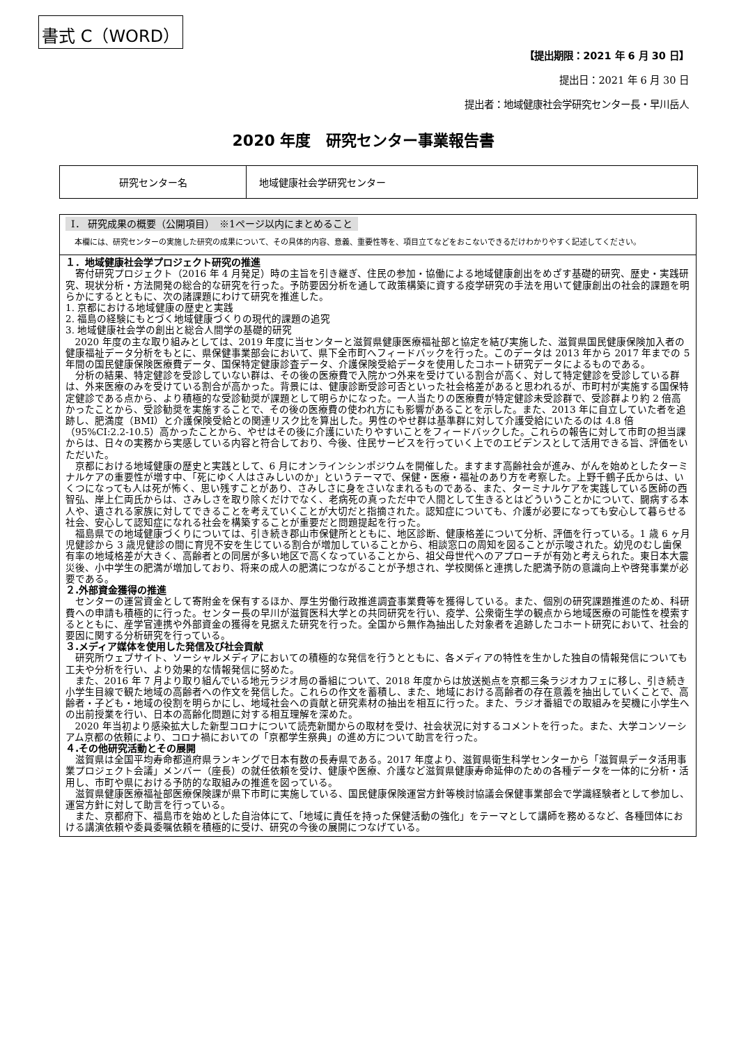書式 C（WORD）
【提出期限：2021 年 6 月 30 日】
提出日：2021 年 6 月 30 日
提出者：地域健康社会学研究センター長・早川岳人
2020 年度　研究センター事業報告書
| 研究センター名 | 地域健康社会学研究センター |
Ⅰ． 研究成果の概要（公開項目）　※1ページ以内にまとめること
　本欄には、研究センターの実施した研究の成果について、その具体的内容、意義、重要性等を、項目立てなどをおこないできるだけわかりやすく記述してください。
１．地域健康社会学プロジェクト研究の推進
寄付研究プロジェクト（2016 年 4 月発足）時の主旨を引き継ぎ、住民の参加・協働による地域健康創出をめざす基礎的研究、歴史・実践研究、現状分析・方法開発の総合的な研究を行った。予防要因分析を通して政策構築に資する疫学研究の手法を用いて健康創出の社会的課題を明らかにするとともに、次の諸課題にわけて研究を推進した。
1. 京都における地域健康の歴史と実践
2. 福島の経験にもとづく地域健康づくりの現代的課題の追究
3. 地域健康社会学の創出と総合人間学の基礎的研究
2020 年度の主な取り組みとしては、2019 年度に当センターと滋賀県健康医療福祉部と協定を結び実施した、滋賀県国民健康保険加入者の健康福祉データ分析をもとに、県保健事業部会において、県下全市町へフィードバックを行った。このデータは 2013 年から 2017 年までの 5 年間の国民健康保険医療費データ、国保特定健康診査データ、介護保険受給データを使用したコホート研究データによるものである。
分析の結果、特定健診を受診していない群は、その後の医療費で入院かつ外来を受けている割合が高く、対して特定健診を受診している群は、外来医療のみを受けている割合が高かった。背景には、健康診断受診可否といった社会格差があると思われるが、市町村が実施する国保特定健診である点から、より積極的な受診勧奨が課題として明らかになった。一人当たりの医療費が特定健診未受診群で、受診群より約 2 倍高かったことから、受診勧奨を実施することで、その後の医療費の使われ方にも影響があることを示した。また、2013 年に自立していた者を追跡し、肥満度（BMI）と介護保険受給との関連リスク比を算出した。男性のやせ群は基準群に対して介護受給にいたるのは 4.8 倍（95%CI:2.2-10.5）高かったことから、やせはその後に介護にいたりやすいことをフィードバックした。これらの報告に対して市町の担当課からは、日々の実務から実感している内容と符合しており、今後、住民サービスを行っていく上でのエビデンスとして活用できる旨、評価をいただいた。
京都における地域健康の歴史と実践として、6 月にオンラインシンポジウムを開催した。ますます高齢社会が進み、がんを始めとしたターミナルケアの重要性が増す中、「死にゆく人はさみしいのか」というテーマで、保健・医療・福祉のあり方を考察した。上野千鶴子氏からは、いくつになっても人は死が怖く、思い残すことがあり、さみしさに身をさいなまれるものである、また、ターミナルケアを実践している医師の西智弘、岸上仁両氏からは、さみしさを取り除くだけでなく、老病死の真っただ中で人間として生きるとはどういうことかについて、闘病する本人や、遺される家族に対してできることを考えていくことが大切だと指摘された。認知症についても、介護が必要になっても安心して暮らせる社会、安心して認知症になれる社会を構築することが重要だと問題提起を行った。
福島県での地域健康づくりについては、引き続き郡山市保健所とともに、地区診断、健康格差について分析、評価を行っている。1 歳 6 ヶ月児健診から 3 歳児健診の間に育児不安を生じている割合が増加していることから、相談窓口の周知を図ることが示唆された。幼児のむし歯保有率の地域格差が大きく、高齢者との同居が多い地区で高くなっていることから、祖父母世代へのアプローチが有効と考えられた。東日本大震災後、小中学生の肥満が増加しており、将来の成人の肥満につながることが予想され、学校関係と連携した肥満予防の意識向上や啓発事業が必要である。
２.外部資金獲得の推進
センターの運営資金として寄附金を保有するほか、厚生労働行政推進調査事業費等を獲得している。また、個別の研究課題推進のため、科研費への申請も積極的に行った。センター長の早川が滋賀医科大学との共同研究を行い、疫学、公衆衛生学の観点から地域医療の可能性を模索するとともに、産学官連携や外部資金の獲得を見据えた研究を行った。全国から無作為抽出した対象者を追跡したコホート研究において、社会的要因に関する分析研究を行っている。
３.メディア媒体を使用した発信及び社会貢献
研究所ウェブサイト、ソーシャルメディアにおいての積極的な発信を行うとともに、各メディアの特性を生かした独自の情報発信についても工夫や分析を行い、より効果的な情報発信に努めた。
また、2016 年 7 月より取り組んでいる地元ラジオ局の番組について、2018 年度からは放送拠点を京都三条ラジオカフェに移し、引き続き小学生目線で観た地域の高齢者への作文を発信した。これらの作文を蓄積し、また、地域における高齢者の存在意義を抽出していくことで、高齢者・子ども・地域の役割を明らかにし、地域社会への貢献と研究素材の抽出を相互に行った。また、ラジオ番組での取組みを契機に小学生への出前授業を行い、日本の高齢化問題に対する相互理解を深めた。
2020 年当初より感染拡大した新型コロナについて読売新聞からの取材を受け、社会状況に対するコメントを行った。また、大学コンソーシアム京都の依頼により、コロナ禍においての「京都学生祭典」の進め方について助言を行った。
４.その他研究活動とその展開
滋賀県は全国平均寿命都道府県ランキングで日本有数の長寿県である。2017 年度より、滋賀県衛生科学センターから「滋賀県データ活用事業プロジェクト会議」メンバー（座長）の就任依頼を受け、健康や医療、介護など滋賀県健康寿命延伸のための各種データを一体的に分析・活用し、市町や県における予防的な取組みの推進を図っている。
滋賀県健康医療福祉部医療保険課が県下市町に実施している、国民健康保険運営方針等検討協議会保健事業部会で学識経験者として参加し、運営方針に対して助言を行っている。
また、京都府下、福島市を始めとした自治体にて、「地域に責任を持った保健活動の強化」をテーマとして講師を務めるなど、各種団体における講演依頼や委員委嘱依頼を積極的に受け、研究の今後の展開につなげている。